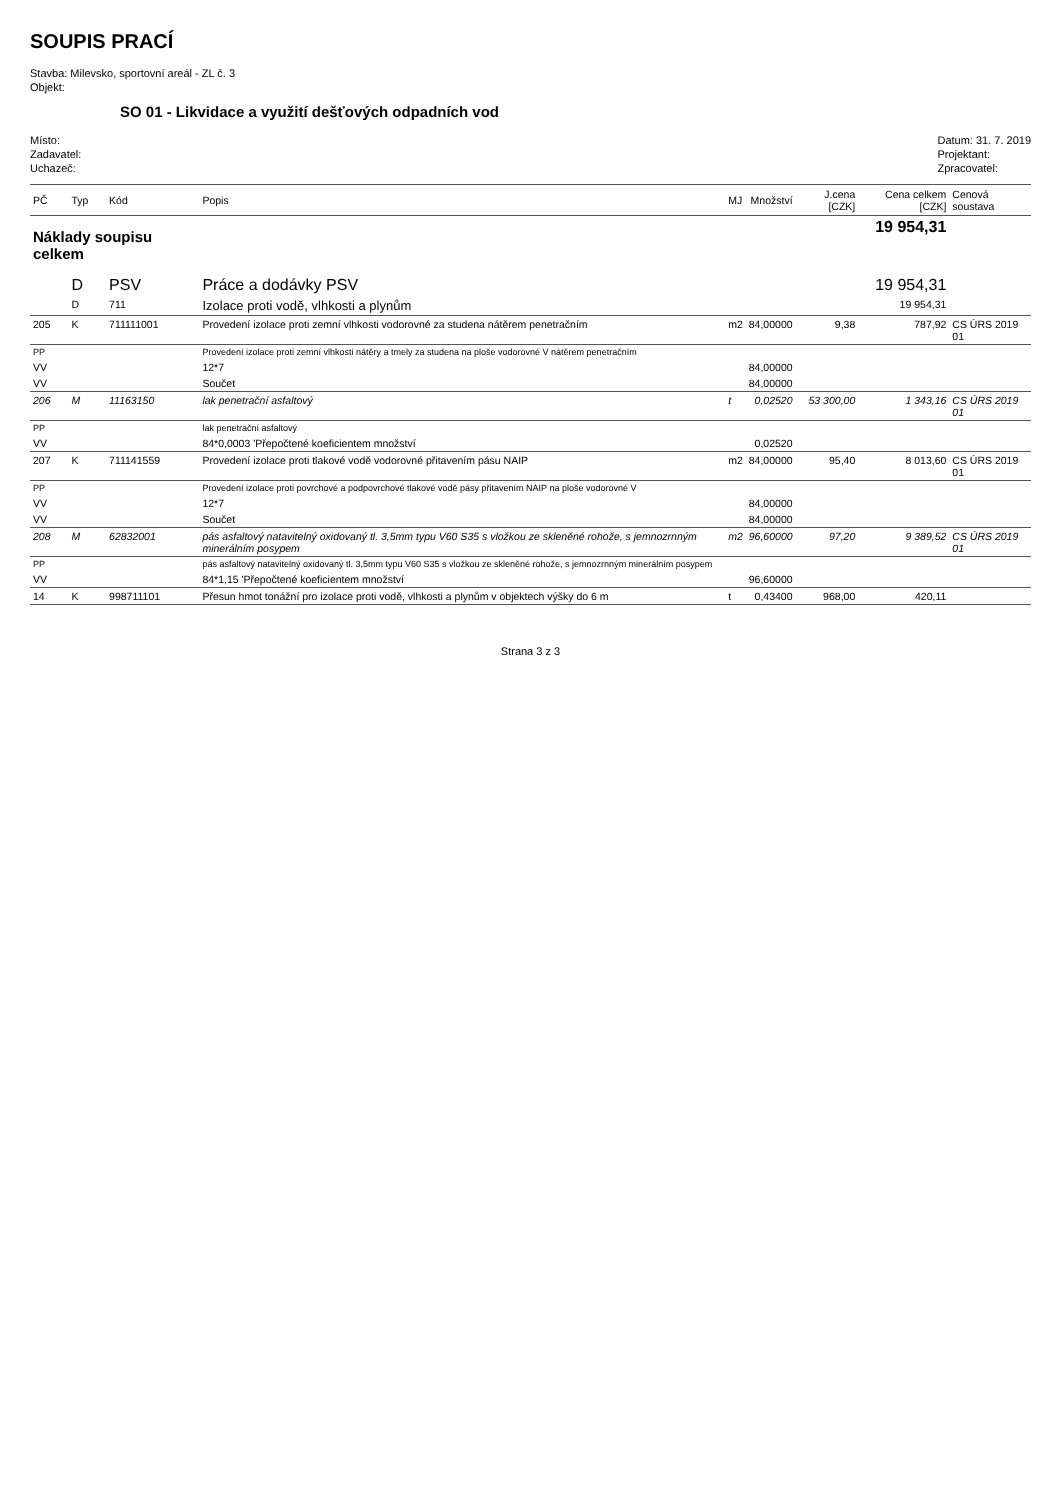SOUPIS PRACÍ
Stavba: Milevsko, sportovní areál - ZL č. 3
Objekt:
SO 01 - Likvidace a využití dešťových odpadních vod
Místo:
Zadavatel:
Uchazeč:
Datum: 31. 7. 2019
Projektant:
Zpracovatel:
| PČ | Typ | Kód | Popis | MJ | Množství | J.cena [CZK] | Cena celkem [CZK] | Cenová soustava |
| --- | --- | --- | --- | --- | --- | --- | --- | --- |
| Náklady soupisu celkem | | | | | | | 19 954,31 | |
| | D | PSV | Práce a dodávky PSV | | | | 19 954,31 | |
| | D | 711 | Izolace proti vodě, vlhkosti a plynům | | | | 19 954,31 | |
| 205 | K | 711111001 | Provedení izolace proti zemní vlhkosti vodorovné za studena nátěrem penetračním | m2 | 84,00000 | 9,38 | 787,92 | CS ÚRS 2019 01 |
| PP | | | Provedení izolace proti zemní vlhkosti nátěry a tmely za studena na ploše vodorovné V nátěrem penetračním | | | | | |
| VV | | | 12*7 | | 84,00000 | | | |
| VV | | | Součet | | 84,00000 | | | |
| 206 | M | 11163150 | lak penetrační asfaltový | t | 0,02520 | 53 300,00 | 1 343,16 | CS ÚRS 2019 01 |
| PP | | | lak penetrační asfaltový | | | | | |
| VV | | | 84*0,0003 'Přepočtené koeficientem množství | | 0,02520 | | | |
| 207 | K | 711141559 | Provedení izolace proti tlakové vodě vodorovné přitavením pásu NAIP | m2 | 84,00000 | 95,40 | 8 013,60 | CS ÚRS 2019 01 |
| PP | | | Provedení izolace proti povrchové a podpovrchové tlakové vodě pásy přitavením NAIP na ploše vodorovné V | | | | | |
| VV | | | 12*7 | | 84,00000 | | | |
| VV | | | Součet | | 84,00000 | | | |
| 208 | M | 62832001 | pás asfaltový natavitelný oxidovaný tl. 3,5mm typu V60 S35 s vložkou ze skleněné rohože, s jemnozrnným minerálním posypem | m2 | 96,60000 | 97,20 | 9 389,52 | CS ÚRS 2019 01 |
| PP | | | pás asfaltový natavitelný oxidovaný tl. 3,5mm typu V60 S35 s vložkou ze skleněné rohože, s jemnozrnným minerálním posypem | | | | | |
| VV | | | 84*1,15 'Přepočtené koeficientem množství | | 96,60000 | | | |
| 14 | K | 998711101 | Přesun hmot tonážní pro izolace proti vodě, vlhkosti a plynům v objektech výšky do 6 m | t | 0,43400 | 968,00 | 420,11 | |
Strana 3 z 3